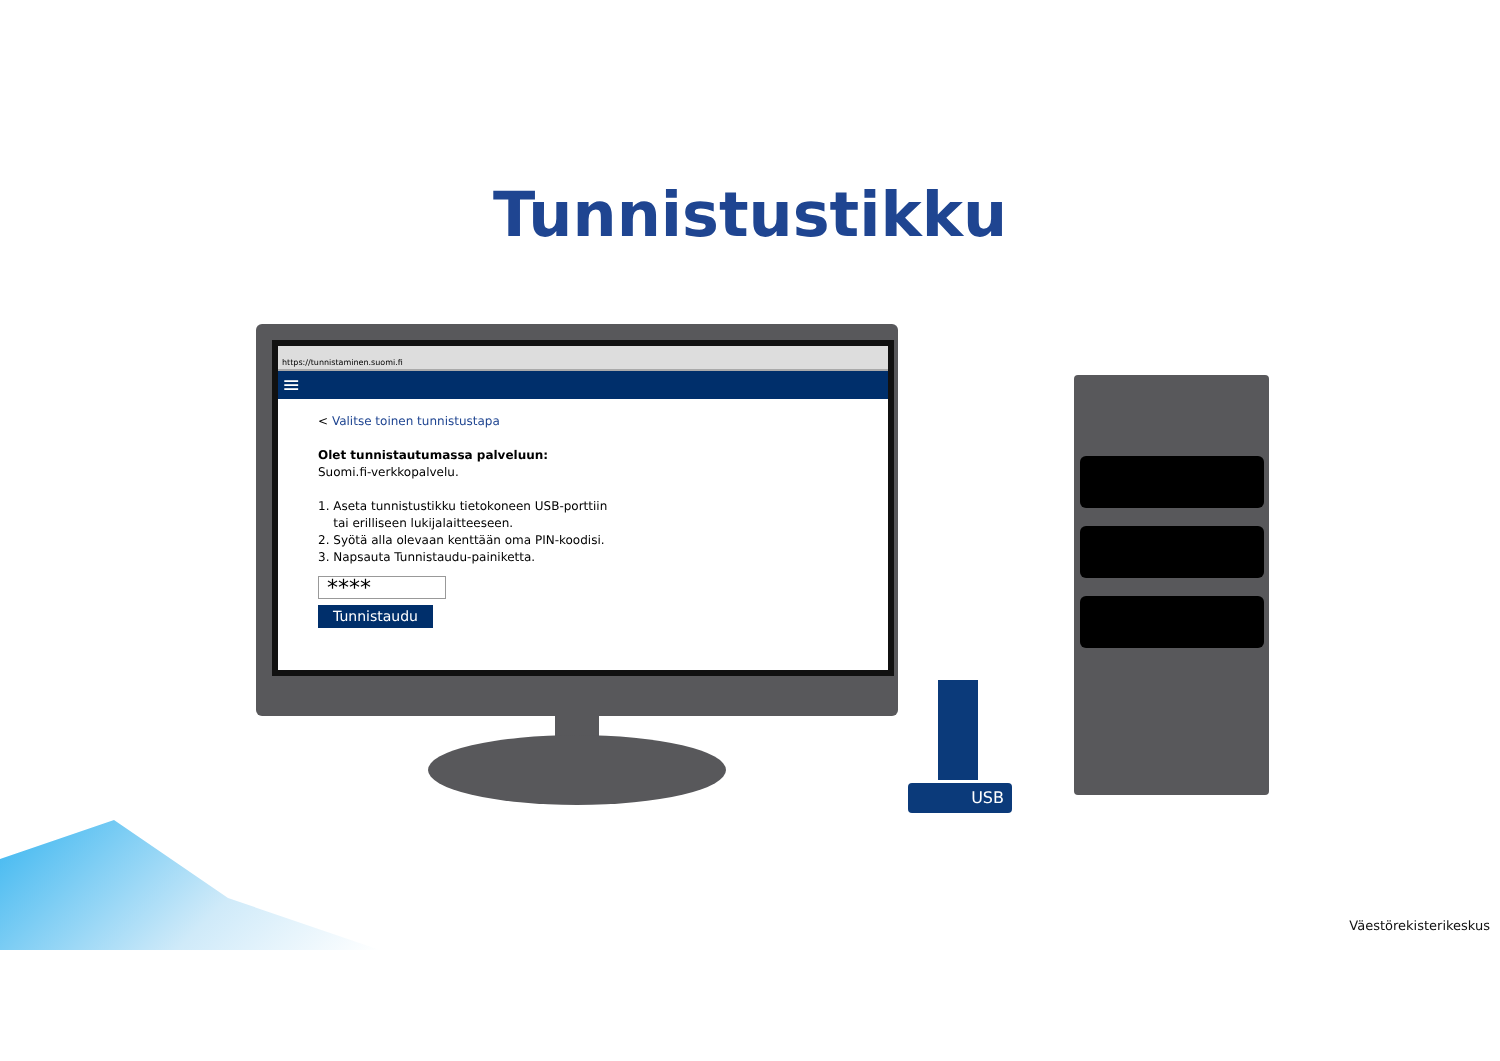Tunnistustikku
https://tunnistaminen.suomi.fi
≡
< Valitse toinen tunnistustapa
Olet tunnistautumassa palveluun:
Suomi.fi-verkkopalvelu.
1. Aseta tunnistustikku tietokoneen USB-porttiin
tai erilliseen lukijalaitteeseen.
2. Syötä alla olevaan kenttään oma PIN-koodisi.
3. Napsauta Tunnistaudu-painiketta.
****
Tunnistaudu
USB
Väestörekisterikeskus